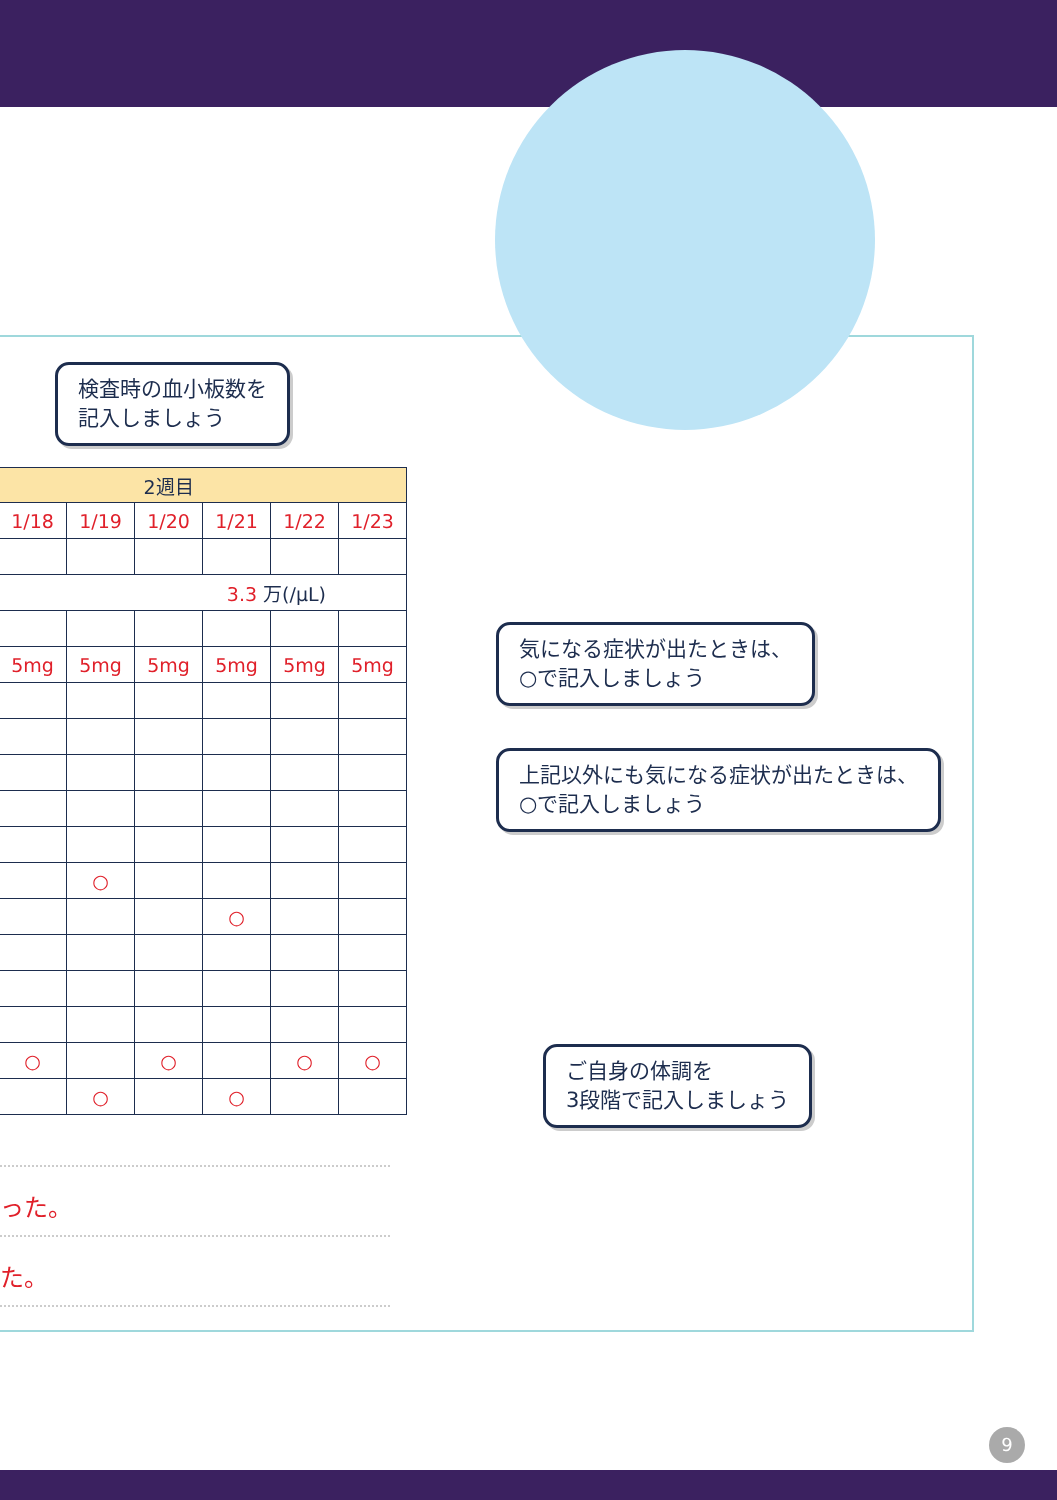検査時の血小板数を
記入しましょう
| 2週目 | | | | | | |
| --- | --- | --- | --- | --- | --- | --- |
| | 1/18 | 1/19 | 1/20 | 1/21 | 1/22 | 1/23 |
| 3.3 万(/μL) | | | | | | |
| | 5mg | 5mg | 5mg | 5mg | 5mg | 5mg |
| | | ○ | | | | |
| | | | | ○ | | |
| | ○ | | ○ | | ○ | ○ |
| | | ○ | | ○ | | |
気になる症状が出たときは、
○で記入しましょう
上記以外にも気になる症状が出たときは、
○で記入しましょう
ご自身の体調を
3段階で記入しましょう
った。
た。
9